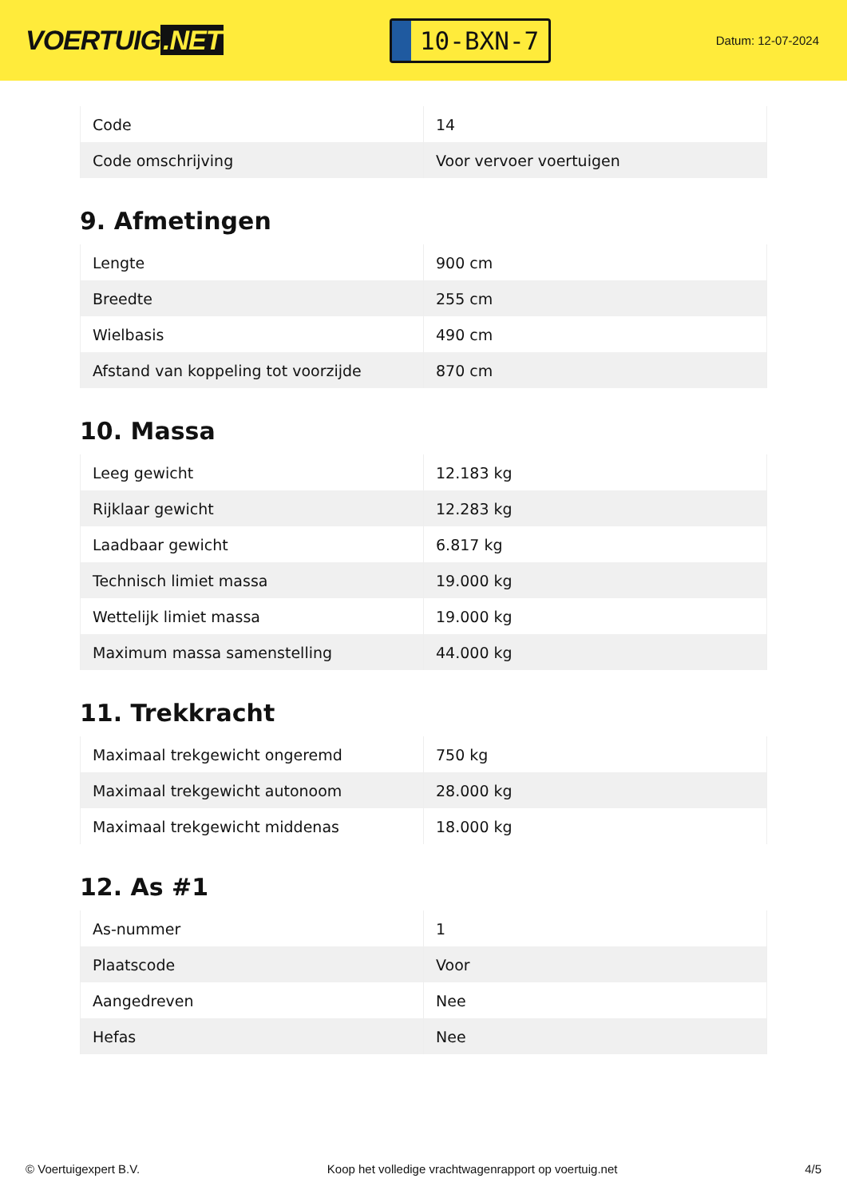VOERTUIG.NET
10-BXN-7
Datum: 12-07-2024
| Code | 14 |
| Code omschrijving | Voor vervoer voertuigen |
9. Afmetingen
| Lengte | 900 cm |
| Breedte | 255 cm |
| Wielbasis | 490 cm |
| Afstand van koppeling tot voorzijde | 870 cm |
10. Massa
| Leeg gewicht | 12.183 kg |
| Rijklaar gewicht | 12.283 kg |
| Laadbaar gewicht | 6.817 kg |
| Technisch limiet massa | 19.000 kg |
| Wettelijk limiet massa | 19.000 kg |
| Maximum massa samenstelling | 44.000 kg |
11. Trekkracht
| Maximaal trekgewicht ongeremd | 750 kg |
| Maximaal trekgewicht autonoom | 28.000 kg |
| Maximaal trekgewicht middenas | 18.000 kg |
12. As #1
| As-nummer | 1 |
| Plaatscode | Voor |
| Aangedreven | Nee |
| Hefas | Nee |
© Voertuigexpert B.V. Koop het volledige vrachtwagenrapport op voertuig.net 4/5